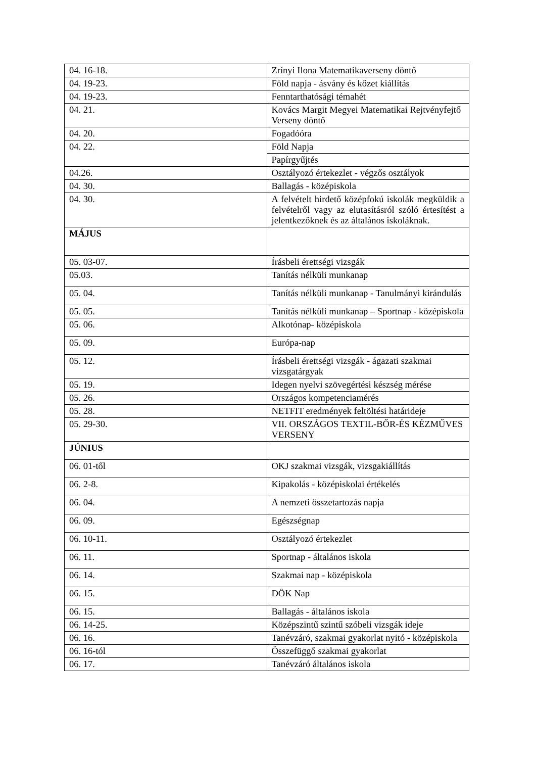| 04. 16-18. | Zrínyi Ilona Matematikaverseny döntő |
| 04. 19-23. | Föld napja - ásvány és kőzet kiállítás |
| 04. 19-23. | Fenntarthatósági témahét |
| 04. 21. | Kovács Margit Megyei Matematikai Rejtvényfejtő Verseny döntő |
| 04. 20. | Fogadóóra |
| 04. 22. | Föld Napja |
| | Papírgyűjtés |
| 04.26. | Osztályozó értekezlet - végzős osztályok |
| 04. 30. | Ballagás - középiskola |
| 04. 30. | A felvételt hirdető középfokú iskolák megküldik a felvételről vagy az elutasításról szóló értesítést a jelentkezőknek és az általános iskoláknak. |
| MÁJUS | |
| 05. 03-07. | Írásbeli érettségi vizsgák |
| 05.03. | Tanítás nélküli munkanap |
| 05. 04. | Tanítás nélküli munkanap - Tanulmányi kirándulás |
| 05. 05. | Tanítás nélküli munkanap – Sportnap - középiskola |
| 05. 06. | Alkotónap- középiskola |
| 05. 09. | Európa-nap |
| 05. 12. | Írásbeli érettségi vizsgák - ágazati szakmai vizsgatárgyak |
| 05. 19. | Idegen nyelvi szövegértési készség mérése |
| 05. 26. | Országos kompetenciamérés |
| 05. 28. | NETFIT eredmények feltöltési határideje |
| 05. 29-30. | VII. ORSZÁGOS TEXTIL-BŐR-ÉS KÉZMŰVES VERSENY |
| JÚNIUS | |
| 06. 01-től | OKJ szakmai vizsgák, vizsgakiállítás |
| 06. 2-8. | Kipakolás - középiskolai értékelés |
| 06. 04. | A nemzeti összetartozás napja |
| 06. 09. | Egészségnap |
| 06. 10-11. | Osztályozó értekezlet |
| 06. 11. | Sportnap - általános iskola |
| 06. 14. | Szakmai nap - középiskola |
| 06. 15. | DÖK Nap |
| 06. 15. | Ballagás - általános iskola |
| 06. 14-25. | Középszintű szintű szóbeli vizsgák ideje |
| 06. 16. | Tanévzáró, szakmai gyakorlat nyitó - középiskola |
| 06. 16-tól | Összefüggő szakmai gyakorlat |
| 06. 17. | Tanévzáró általános iskola |